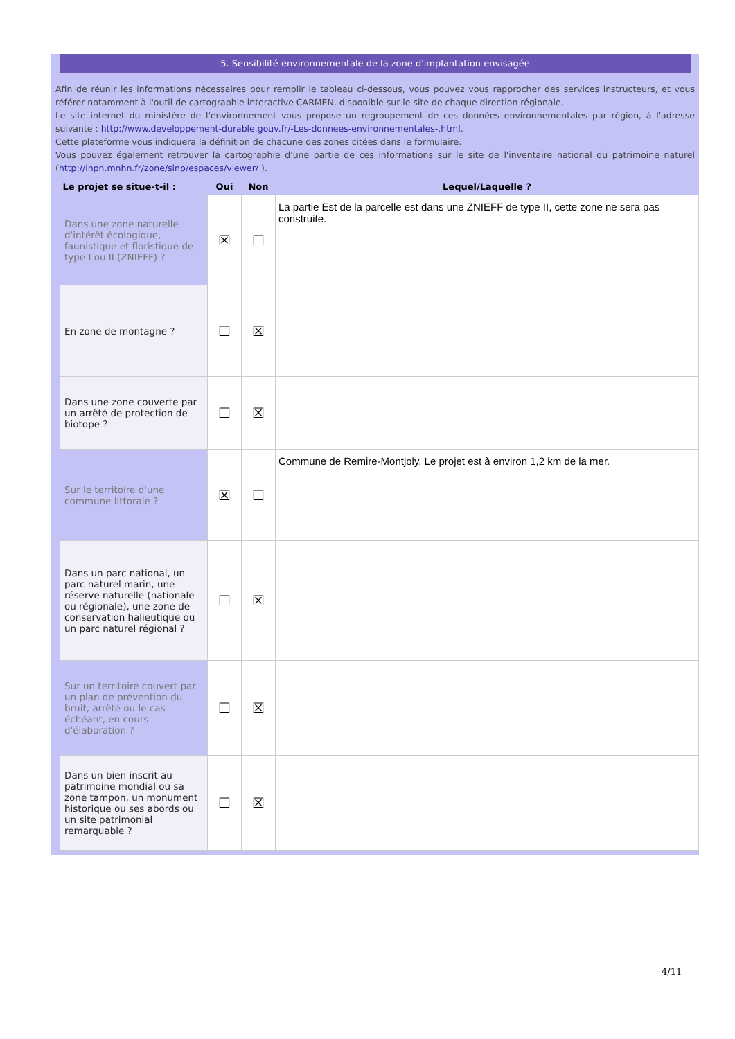5. Sensibilité environnementale de la zone d'implantation envisagée
Afin de réunir les informations nécessaires pour remplir le tableau ci-dessous, vous pouvez vous rapprocher des services instructeurs, et vous référer notamment à l'outil de cartographie interactive CARMEN, disponible sur le site de chaque direction régionale.
Le site internet du ministère de l'environnement vous propose un regroupement de ces données environnementales par région, à l'adresse suivante : http://www.developpement-durable.gouv.fr/-Les-donnees-environnementales-.html.
Cette plateforme vous indiquera la définition de chacune des zones citées dans le formulaire.
Vous pouvez également retrouver la cartographie d'une partie de ces informations sur le site de l'inventaire national du patrimoine naturel (http://inpn.mnhn.fr/zone/sinp/espaces/viewer/ ).
| Le projet se situe-t-il : | Oui | Non | Lequel/Laquelle ? |
| --- | --- | --- | --- |
| Dans une zone naturelle d'intérêt écologique, faunistique et floristique de type I ou II (ZNIEFF) ? | ☒ | ☐ | La partie Est de la parcelle est dans une ZNIEFF de type II, cette zone ne sera pas construite. |
| En zone de montagne ? | ☐ | ☒ | |
| Dans une zone couverte par un arrêté de protection de biotope ? | ☐ | ☒ | |
| Sur le territoire d'une commune littorale ? | ☒ | ☐ | Commune de Remire-Montjoly. Le projet est à environ 1,2 km de la mer. |
| Dans un parc national, un parc naturel marin, une réserve naturelle (nationale ou régionale), une zone de conservation halieutique ou un parc naturel régional ? | ☐ | ☒ | |
| Sur un territoire couvert par un plan de prévention du bruit, arrêté ou le cas échéant, en cours d'élaboration ? | ☐ | ☒ | |
| Dans un bien inscrit au patrimoine mondial ou sa zone tampon, un monument historique ou ses abords ou un site patrimonial remarquable ? | ☐ | ☒ | |
4/11